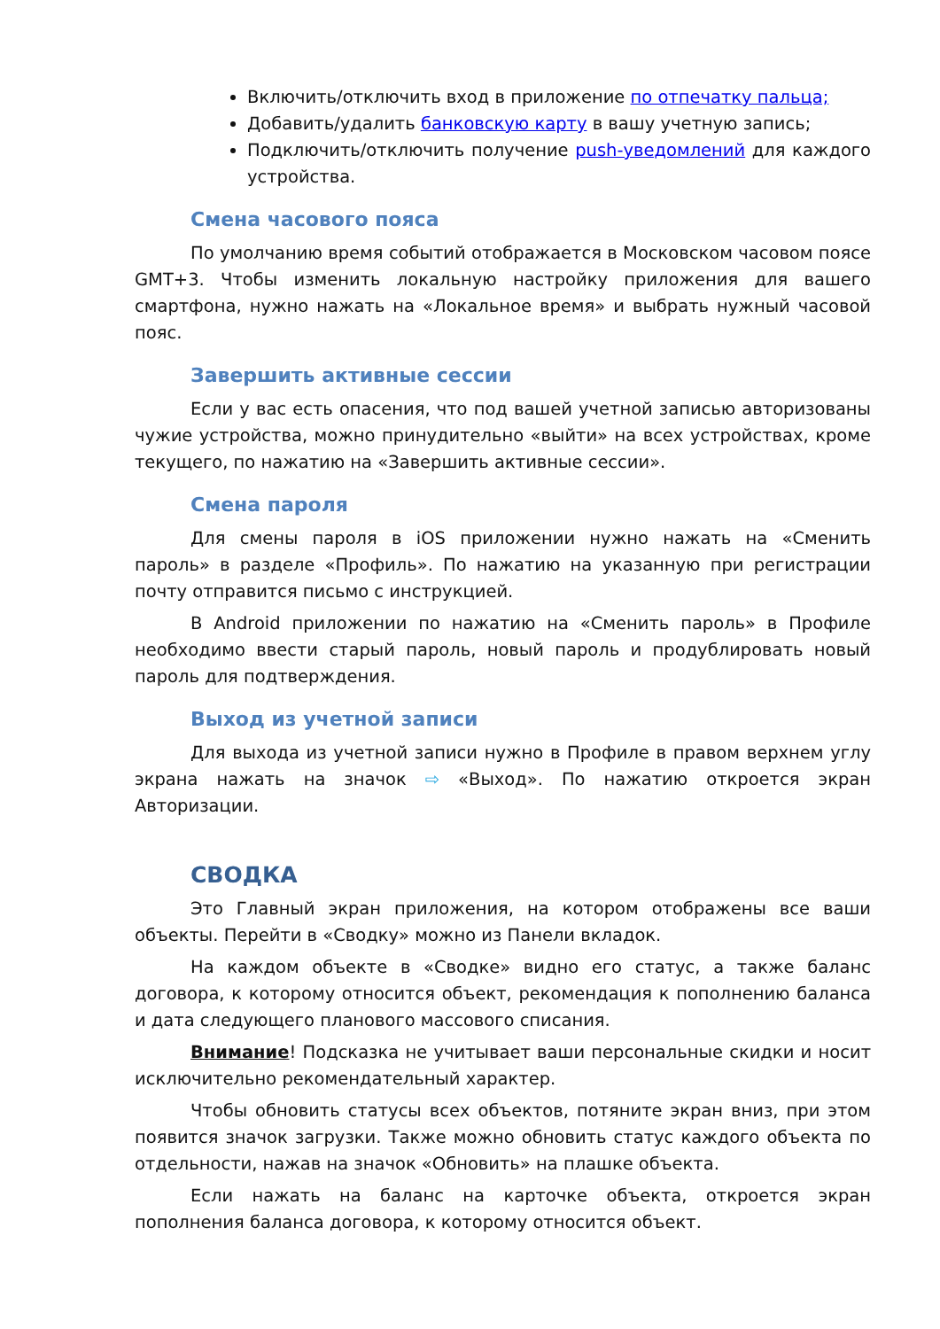Включить/отключить вход в приложение по отпечатку пальца;
Добавить/удалить банковскую карту в вашу учетную запись;
Подключить/отключить получение push-уведомлений для каждого устройства.
Смена часового пояса
По умолчанию время событий отображается в Московском часовом поясе GMT+3. Чтобы изменить локальную настройку приложения для вашего смартфона, нужно нажать на «Локальное время» и выбрать нужный часовой пояс.
Завершить активные сессии
Если у вас есть опасения, что под вашей учетной записью авторизованы чужие устройства, можно принудительно «выйти» на всех устройствах, кроме текущего, по нажатию на «Завершить активные сессии».
Смена пароля
Для смены пароля в iOS приложении нужно нажать на «Сменить пароль» в разделе «Профиль». По нажатию на указанную при регистрации почту отправится письмо с инструкцией.
В Android приложении по нажатию на «Сменить пароль» в Профиле необходимо ввести старый пароль, новый пароль и продублировать новый пароль для подтверждения.
Выход из учетной записи
Для выхода из учетной записи нужно в Профиле в правом верхнем углу экрана нажать на значок ⇨ «Выход». По нажатию откроется экран Авторизации.
СВОДКА
Это Главный экран приложения, на котором отображены все ваши объекты. Перейти в «Сводку» можно из Панели вкладок.
На каждом объекте в «Сводке» видно его статус, а также баланс договора, к которому относится объект, рекомендация к пополнению баланса и дата следующего планового массового списания.
Внимание! Подсказка не учитывает ваши персональные скидки и носит исключительно рекомендательный характер.
Чтобы обновить статусы всех объектов, потяните экран вниз, при этом появится значок загрузки. Также можно обновить статус каждого объекта по отдельности, нажав на значок «Обновить» на плашке объекта.
Если нажать на баланс на карточке объекта, откроется экран пополнения баланса договора, к которому относится объект.